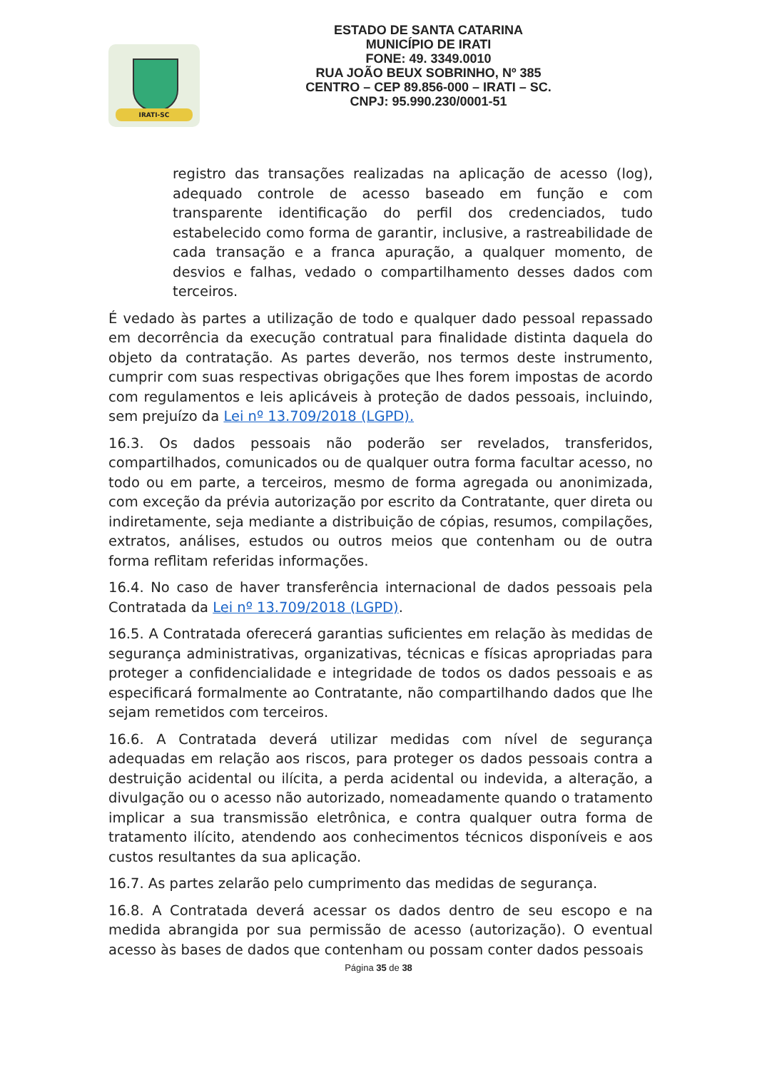IRATI-SC
ESTADO DE SANTA CATARINA
MUNICÍPIO DE IRATI
FONE: 49. 3349.0010
RUA JOÃO BEUX SOBRINHO, Nº 385
CENTRO – CEP 89.856-000 – IRATI – SC.
CNPJ: 95.990.230/0001-51
registro das transações realizadas na aplicação de acesso (log), adequado controle de acesso baseado em função e com transparente identificação do perfil dos credenciados, tudo estabelecido como forma de garantir, inclusive, a rastreabilidade de cada transação e a franca apuração, a qualquer momento, de desvios e falhas, vedado o compartilhamento desses dados com terceiros.
É vedado às partes a utilização de todo e qualquer dado pessoal repassado em decorrência da execução contratual para finalidade distinta daquela do objeto da contratação. As partes deverão, nos termos deste instrumento, cumprir com suas respectivas obrigações que lhes forem impostas de acordo com regulamentos e leis aplicáveis à proteção de dados pessoais, incluindo, sem prejuízo da Lei nº 13.709/2018 (LGPD).
16.3. Os dados pessoais não poderão ser revelados, transferidos, compartilhados, comunicados ou de qualquer outra forma facultar acesso, no todo ou em parte, a terceiros, mesmo de forma agregada ou anonimizada, com exceção da prévia autorização por escrito da Contratante, quer direta ou indiretamente, seja mediante a distribuição de cópias, resumos, compilações, extratos, análises, estudos ou outros meios que contenham ou de outra forma reflitam referidas informações.
16.4. No caso de haver transferência internacional de dados pessoais pela Contratada da Lei nº 13.709/2018 (LGPD).
16.5. A Contratada oferecerá garantias suficientes em relação às medidas de segurança administrativas, organizativas, técnicas e físicas apropriadas para proteger a confidencialidade e integridade de todos os dados pessoais e as especificará formalmente ao Contratante, não compartilhando dados que lhe sejam remetidos com terceiros.
16.6. A Contratada deverá utilizar medidas com nível de segurança adequadas em relação aos riscos, para proteger os dados pessoais contra a destruição acidental ou ilícita, a perda acidental ou indevida, a alteração, a divulgação ou o acesso não autorizado, nomeadamente quando o tratamento implicar a sua transmissão eletrônica, e contra qualquer outra forma de tratamento ilícito, atendendo aos conhecimentos técnicos disponíveis e aos custos resultantes da sua aplicação.
16.7. As partes zelarão pelo cumprimento das medidas de segurança.
16.8. A Contratada deverá acessar os dados dentro de seu escopo e na medida abrangida por sua permissão de acesso (autorização). O eventual acesso às bases de dados que contenham ou possam conter dados pessoais
Página 35 de 38